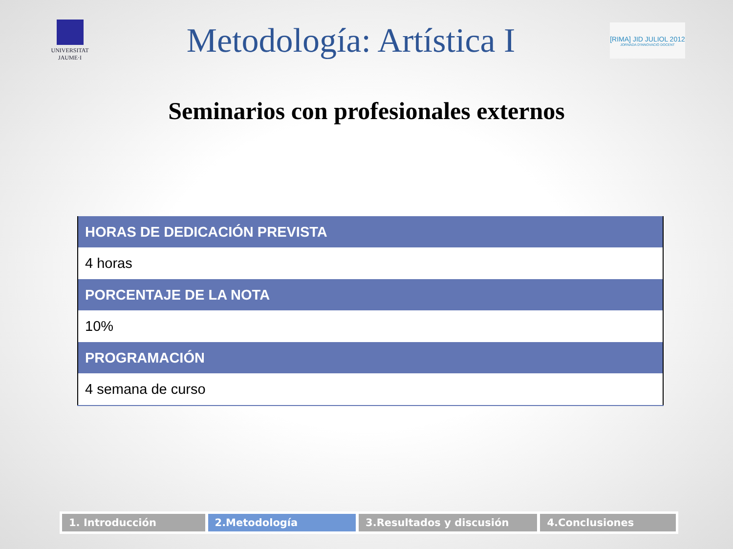UNIVERSITAT
JAUME·I
Metodología: Artística I
[RIMA] JID JULIOL 2012
JORNADA D'INNOVACIÓ DOCENT
Seminarios con profesionales externos
| HORAS DE DEDICACIÓN PREVISTA |
| --- |
| 4 horas |
| PORCENTAJE DE LA NOTA |
| 10% |
| PROGRAMACIÓN |
| 4 semana de curso |
1. Introducción 2.Metodología 3.Resultados y discusión 4.Conclusiones